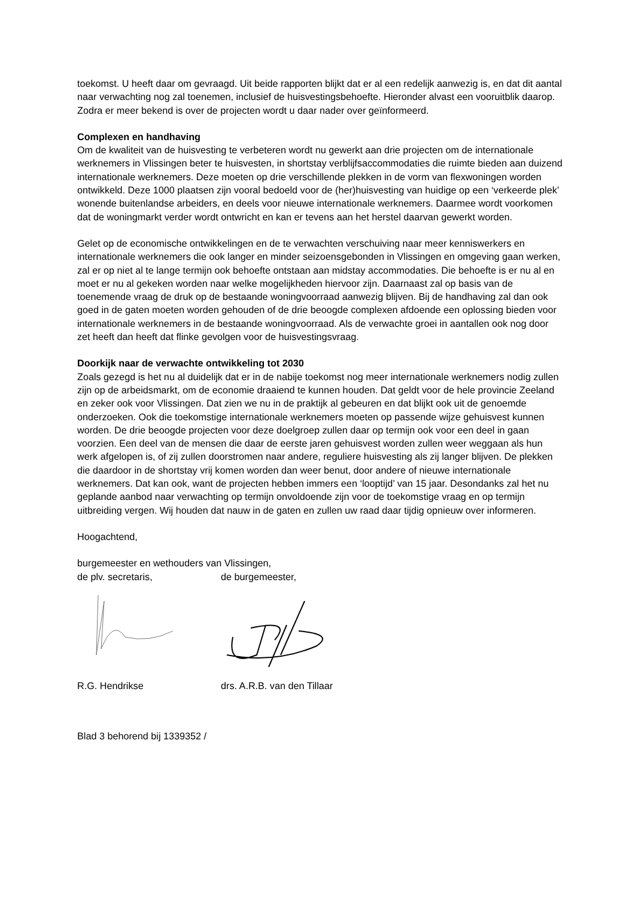toekomst. U heeft daar om gevraagd. Uit beide rapporten blijkt dat er al een redelijk aanwezig is, en dat dit aantal naar verwachting nog zal toenemen, inclusief de huisvestingsbehoefte. Hieronder alvast een vooruitblik daarop. Zodra er meer bekend is over de projecten wordt u daar nader over geïnformeerd.
Complexen en handhaving
Om de kwaliteit van de huisvesting te verbeteren wordt nu gewerkt aan drie projecten om de internationale werknemers in Vlissingen beter te huisvesten, in shortstay verblijfsaccommodaties die ruimte bieden aan duizend internationale werknemers. Deze moeten op drie verschillende plekken in de vorm van flexwoningen worden ontwikkeld. Deze 1000 plaatsen zijn vooral bedoeld voor de (her)huisvesting van huidige op een ‘verkeerde plek’ wonende buitenlandse arbeiders, en deels voor nieuwe internationale werknemers. Daarmee wordt voorkomen dat de woningmarkt verder wordt ontwricht en kan er tevens aan het herstel daarvan gewerkt worden.
Gelet op de economische ontwikkelingen en de te verwachten verschuiving naar meer kenniswerkers en internationale werknemers die ook langer en minder seizoensgebonden in Vlissingen en omgeving gaan werken, zal er op niet al te lange termijn ook behoefte ontstaan aan midstay accommodaties. Die behoefte is er nu al en moet er nu al gekeken worden naar welke mogelijkheden hiervoor zijn. Daarnaast zal op basis van de toenemende vraag de druk op de bestaande woningvoorraad aanwezig blijven. Bij de handhaving zal dan ook goed in de gaten moeten worden gehouden of de drie beoogde complexen afdoende een oplossing bieden voor internationale werknemers in de bestaande woningvoorraad. Als de verwachte groei in aantallen ook nog door zet heeft dan heeft dat flinke gevolgen voor de huisvestingsvraag.
Doorkijk naar de verwachte ontwikkeling tot 2030
Zoals gezegd is het nu al duidelijk dat er in de nabije toekomst nog meer internationale werknemers nodig zullen zijn op de arbeidsmarkt, om de economie draaiend te kunnen houden. Dat geldt voor de hele provincie Zeeland en zeker ook voor Vlissingen. Dat zien we nu in de praktijk al gebeuren en dat blijkt ook uit de genoemde onderzoeken. Ook die toekomstige internationale werknemers moeten op passende wijze gehuisvest kunnen worden. De drie beoogde projecten voor deze doelgroep zullen daar op termijn ook voor een deel in gaan voorzien. Een deel van de mensen die daar de eerste jaren gehuisvest worden zullen weer weggaan als hun werk afgelopen is, of zij zullen doorstromen naar andere, reguliere huisvesting als zij langer blijven. De plekken die daardoor in de shortstay vrij komen worden dan weer benut, door andere of nieuwe internationale werknemers. Dat kan ook, want de projecten hebben immers een ‘looptijd’ van 15 jaar. Desondanks zal het nu geplande aanbod naar verwachting op termijn onvoldoende zijn voor de toekomstige vraag en op termijn uitbreiding vergen. Wij houden dat nauw in de gaten en zullen uw raad daar tijdig opnieuw over informeren.
Hoogachtend,
burgemeester en wethouders van Vlissingen,
de plv. secretaris, de burgemeester,
R.G. Hendrikse drs. A.R.B. van den Tillaar
Blad 3 behorend bij 1339352 /